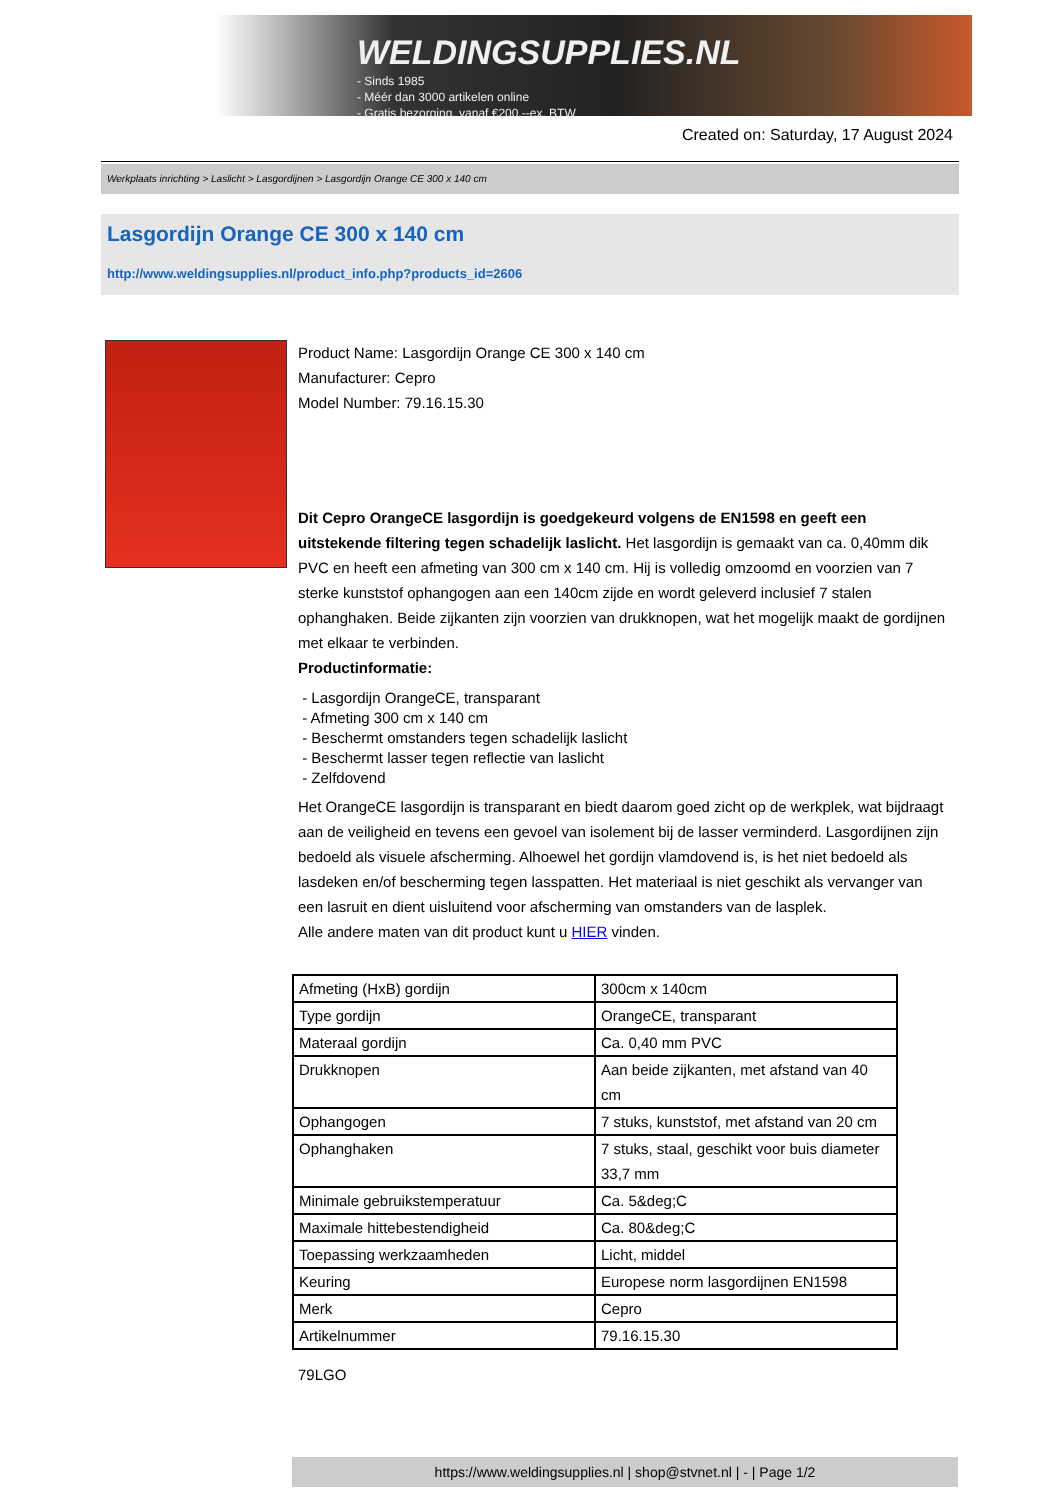WELDINGSUPPLIES.NL
- Sinds 1985
- Méér dan 3000 artikelen online
- Gratis bezorging, vanaf €200,--ex. BTW
Created on: Saturday, 17 August 2024
Werkplaats inrichting > Laslicht > Lasgordijnen > Lasgordijn Orange CE 300 x 140 cm
Lasgordijn Orange CE 300 x 140 cm
http://www.weldingsupplies.nl/product_info.php?products_id=2606
Product Name: Lasgordijn Orange CE 300 x 140 cm
Manufacturer: Cepro
Model Number: 79.16.15.30
Dit Cepro OrangeCE lasgordijn is goedgekeurd volgens de EN1598 en geeft een uitstekende filtering tegen schadelijk laslicht. Het lasgordijn is gemaakt van ca. 0,40mm dik PVC en heeft een afmeting van 300 cm x 140 cm. Hij is volledig omzoomd en voorzien van 7 sterke kunststof ophangogen aan een 140cm zijde en wordt geleverd inclusief 7 stalen ophanghaken. Beide zijkanten zijn voorzien van drukknopen, wat het mogelijk maakt de gordijnen met elkaar te verbinden.
Productinformatie:
- Lasgordijn OrangeCE, transparant
- Afmeting 300 cm x 140 cm
- Beschermt omstanders tegen schadelijk laslicht
- Beschermt lasser tegen reflectie van laslicht
- Zelfdovend
Het OrangeCE lasgordijn is transparant en biedt daarom goed zicht op de werkplek, wat bijdraagt aan de veiligheid en tevens een gevoel van isolement bij de lasser verminderd. Lasgordijnen zijn bedoeld als visuele afscherming. Alhoewel het gordijn vlamdovend is, is het niet bedoeld als lasdeken en/of bescherming tegen lasspatten. Het materiaal is niet geschikt als vervanger van een lasruit en dient uisluitend voor afscherming van omstanders van de lasplek.
Alle andere maten van dit product kunt u HIER vinden.
| Afmeting (HxB) gordijn | 300cm x 140cm |
| Type gordijn | OrangeCE, transparant |
| Materaal gordijn | Ca. 0,40 mm PVC |
| Drukknopen | Aan beide zijkanten, met afstand van 40 cm |
| Ophangogen | 7 stuks, kunststof, met afstand van 20 cm |
| Ophanghaken | 7 stuks, staal, geschikt voor buis diameter 33,7 mm |
| Minimale gebruikstemperatuur | Ca. 5&deg;C |
| Maximale hittebestendigheid | Ca. 80&deg;C |
| Toepassing werkzaamheden | Licht, middel |
| Keuring | Europese norm lasgordijnen EN1598 |
| Merk | Cepro |
| Artikelnummer | 79.16.15.30 |
79LGO
https://www.weldingsupplies.nl | shop@stvnet.nl | - | Page 1/2